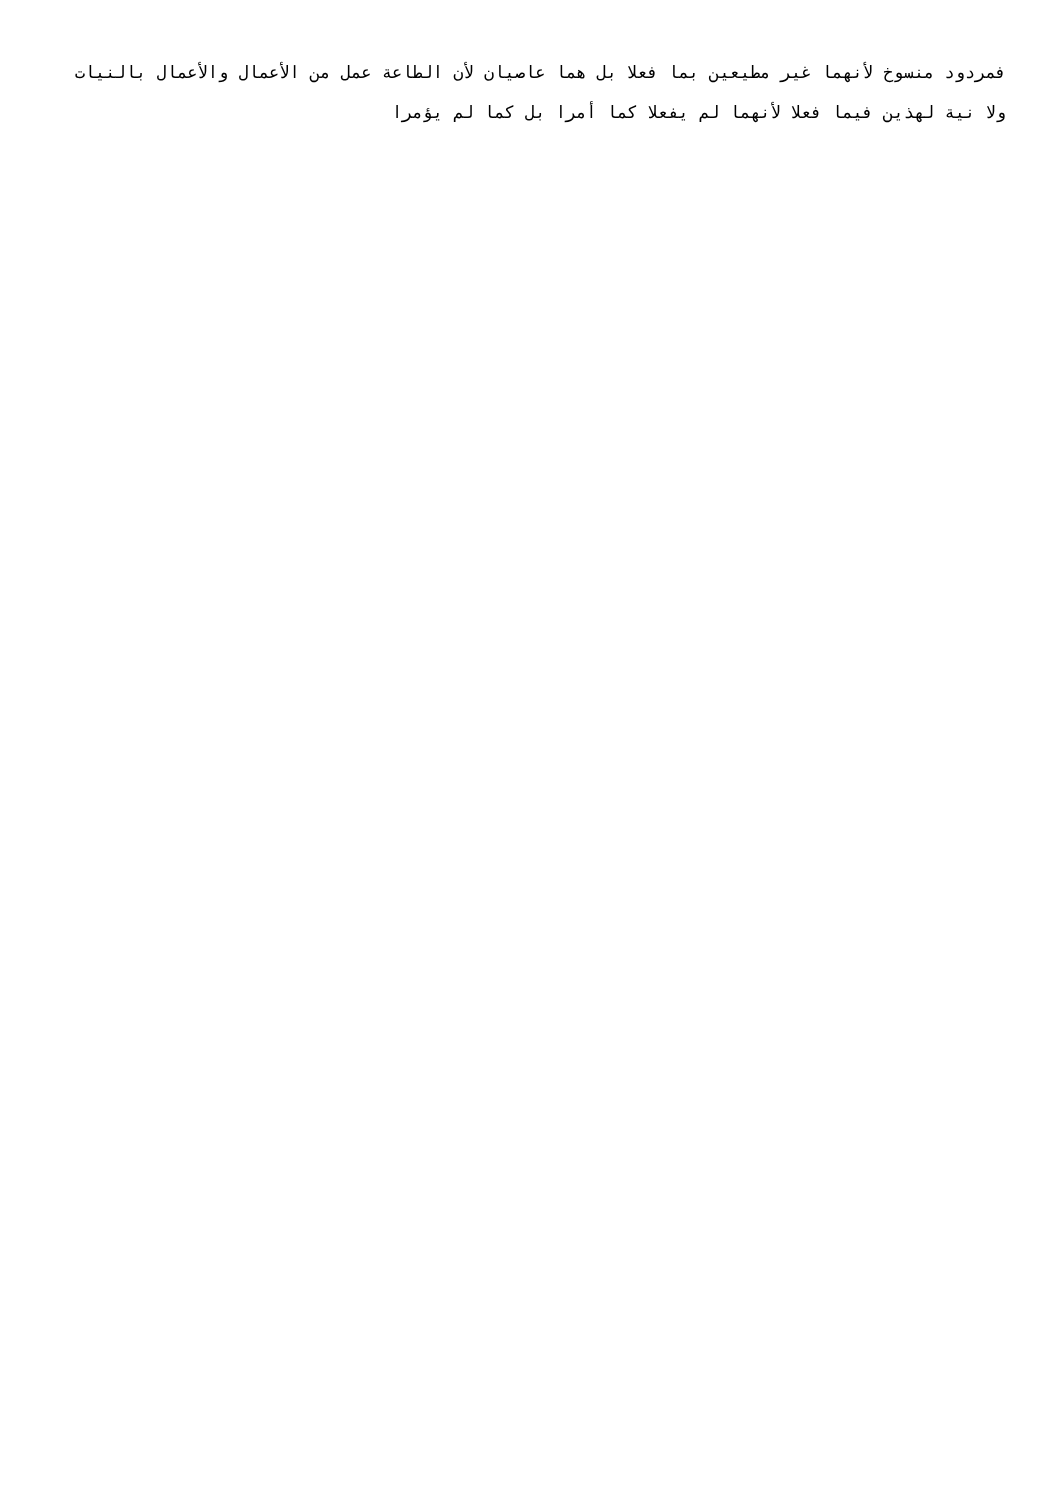فمردود منسوخ لأنهما غير مطيعين بما فعلا بل هما عاصيان لأن الطاعة عمل من الأعمال والأعمال بالنيات ولا نية لهذين فيما فعلا لأنهما لم يفعلا كما أمرا بل كما لم يؤمرا